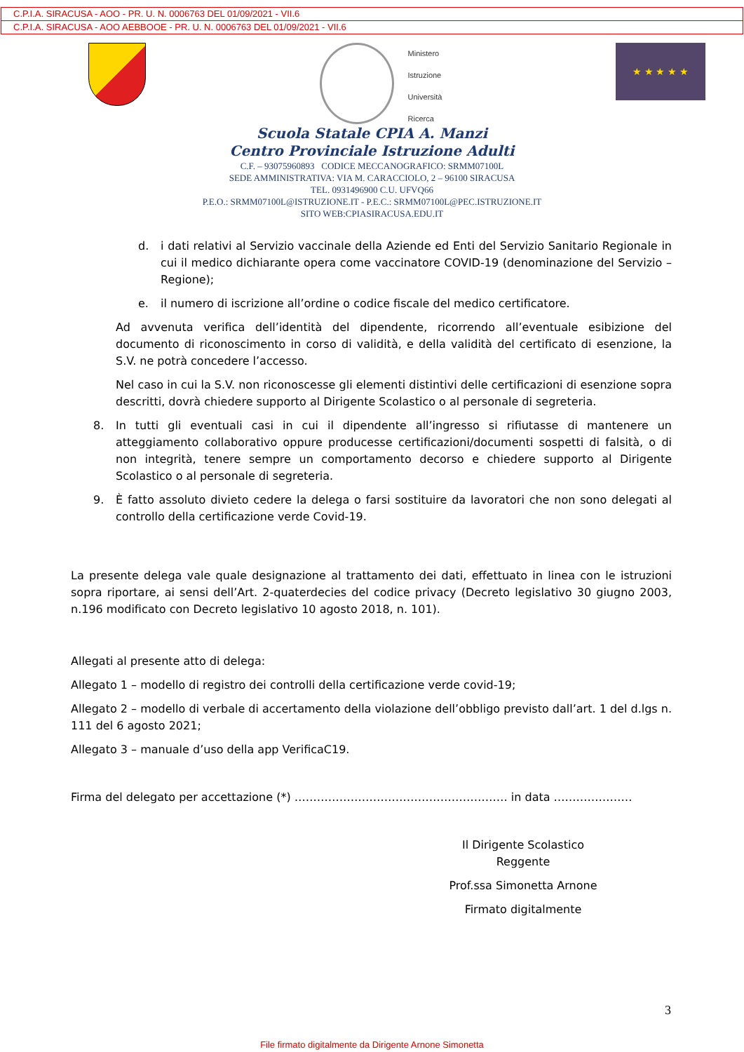C.P.I.A. SIRACUSA - AOO - PR. U. N. 0006763 DEL 01/09/2021 - VII.6
C.P.I.A. SIRACUSA - AOO AEBBOOE - PR. U. N. 0006763 DEL 01/09/2021 - VII.6
Ministero
Istruzione
Università
Ricerca
★ ★ ★ ★ ★
Scuola Statale CPIA A. Manzi
Centro Provinciale Istruzione Adulti
C.F. – 93075960893 CODICE MECCANOGRAFICO: SRMM07100L
SEDE AMMINISTRATIVA: VIA M. CARACCIOLO, 2 – 96100 SIRACUSA
TEL. 0931496900 C.U. UFVQ66
P.E.O.: SRMM07100L@ISTRUZIONE.IT - P.E.C.: SRMM07100L@PEC.ISTRUZIONE.IT
SITO WEB:CPIASIRACUSA.EDU.IT
d. i dati relativi al Servizio vaccinale della Aziende ed Enti del Servizio Sanitario Regionale in cui il medico dichiarante opera come vaccinatore COVID-19 (denominazione del Servizio – Regione);
e. il numero di iscrizione all’ordine o codice fiscale del medico certificatore.
Ad avvenuta verifica dell’identità del dipendente, ricorrendo all’eventuale esibizione del documento di riconoscimento in corso di validità, e della validità del certificato di esenzione, la S.V. ne potrà concedere l’accesso.
Nel caso in cui la S.V. non riconoscesse gli elementi distintivi delle certificazioni di esenzione sopra descritti, dovrà chiedere supporto al Dirigente Scolastico o al personale di segreteria.
8. In tutti gli eventuali casi in cui il dipendente all’ingresso si rifiutasse di mantenere un atteggiamento collaborativo oppure producesse certificazioni/documenti sospetti di falsità, o di non integrità, tenere sempre un comportamento decorso e chiedere supporto al Dirigente Scolastico o al personale di segreteria.
9. È fatto assoluto divieto cedere la delega o farsi sostituire da lavoratori che non sono delegati al controllo della certificazione verde Covid-19.
La presente delega vale quale designazione al trattamento dei dati, effettuato in linea con le istruzioni sopra riportare, ai sensi dell’Art. 2-quaterdecies del codice privacy (Decreto legislativo 30 giugno 2003, n.196 modificato con Decreto legislativo 10 agosto 2018, n. 101).
Allegati al presente atto di delega:
Allegato 1 – modello di registro dei controlli della certificazione verde covid-19;
Allegato 2 – modello di verbale di accertamento della violazione dell’obbligo previsto dall’art. 1 del d.lgs n. 111 del 6 agosto 2021;
Allegato 3 – manuale d’uso della app VerificaC19.
Firma del delegato per accettazione (*) ………………………………………………… in data …………………
Il Dirigente Scolastico Reggente
Prof.ssa Simonetta Arnone
Firmato digitalmente
3
File firmato digitalmente da Dirigente Arnone Simonetta